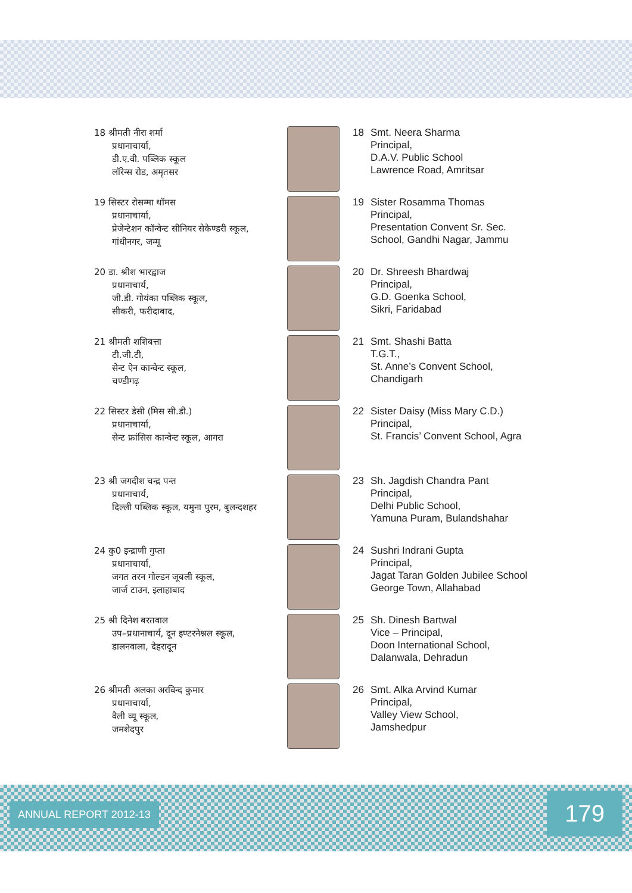18 श्रीमती नीरा शर्मा
प्रधानाचार्या,
डी.ए.वी. पब्लिक स्कूल
लॉरेन्स रोड, अमृतसर
18 Smt. Neera Sharma
Principal,
D.A.V. Public School
Lawrence Road, Amritsar
19 सिस्टर रोसम्मा थॉमस
प्रधानाचार्या,
प्रेजेन्टेशन कॉन्वेन्ट सीनियर सेकेण्डरी स्कूल, गांधीनगर, जम्मू
19 Sister Rosamma Thomas
Principal,
Presentation Convent Sr. Sec.
School, Gandhi Nagar, Jammu
20 डा. श्रीश भारद्वाज
प्रधानाचार्य,
जी.डी. गोयंका पब्लिक स्कूल,
सीकरी, फरीदाबाद,
20 Dr. Shreesh Bhardwaj
Principal,
G.D. Goenka School,
Sikri, Faridabad
21 श्रीमती शशिबत्ता
टी.जी.टी,
सेन्ट ऐन कान्वेन्ट स्कूल,
चण्डीगढ़
21 Smt. Shashi Batta
T.G.T.,
St. Anne’s Convent School,
Chandigarh
22 सिस्टर डेसी (मिस सी.डी.)
प्रधानाचार्या,
सेन्ट फ्रांसिस कान्वेन्ट स्कूल, आगरा
22 Sister Daisy (Miss Mary C.D.)
Principal,
St. Francis’ Convent School, Agra
23 श्री जगदीश चन्द्र पन्त
प्रधानाचार्य,
दिल्ली पब्लिक स्कूल, यमुना पुरम, बुलन्दशहर
23 Sh. Jagdish Chandra Pant
Principal,
Delhi Public School,
Yamuna Puram, Bulandshahar
24 कु0 इन्द्राणी गुप्ता
प्रधानाचार्या,
जगत तरन गोल्डन जूबली स्कूल,
जार्ज टाउन, इलाहाबाद
24 Sushri Indrani Gupta
Principal,
Jagat Taran Golden Jubilee School
George Town, Allahabad
25 श्री दिनेश बरतवाल
उप–प्रधानाचार्य, दून इण्टरनेश्नल स्कूल, डालनवाला, देहरादून
25 Sh. Dinesh Bartwal
Vice – Principal,
Doon International School,
Dalanwala, Dehradun
26 श्रीमती अलका अरविन्द कुमार
प्रधानाचार्या,
वैली व्यू स्कूल,
जमशेदपुर
26 Smt. Alka Arvind Kumar
Principal,
Valley View School,
Jamshedpur
ANNUAL REPORT 2012-13 179